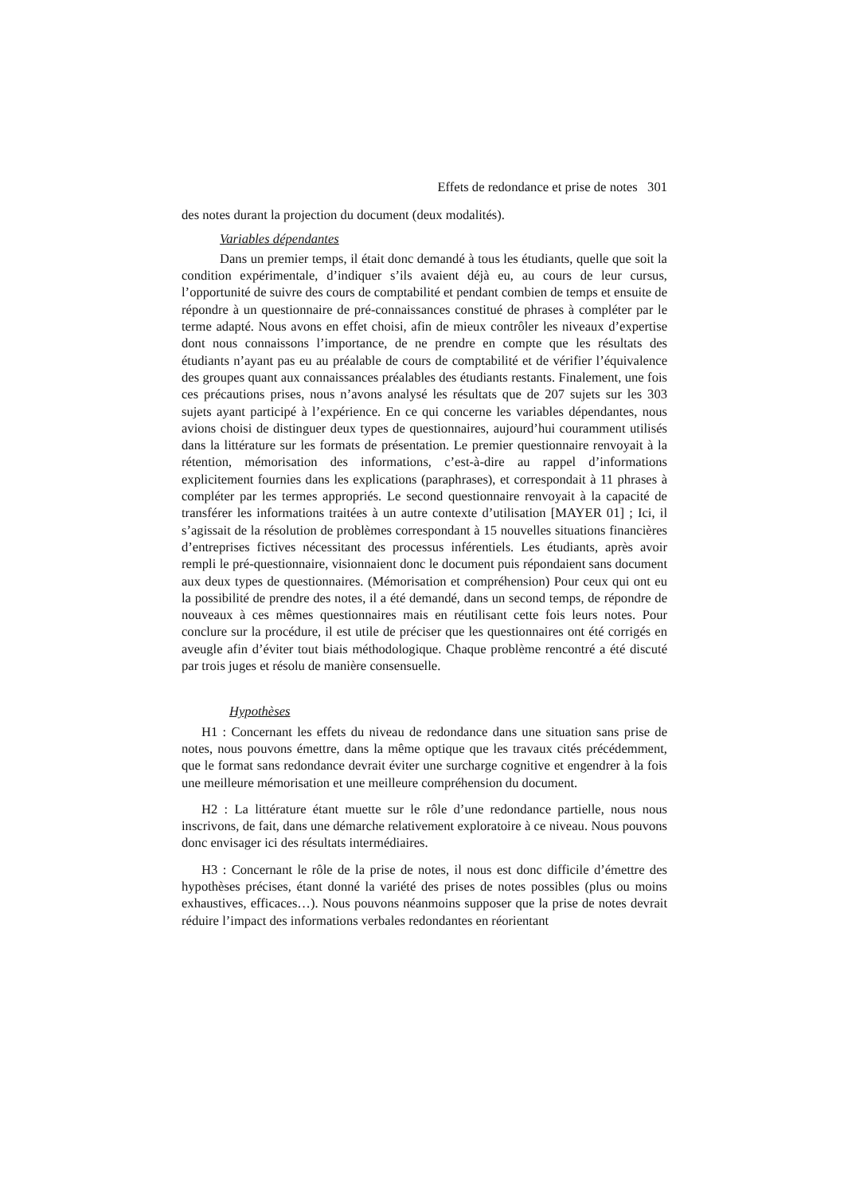Effets de redondance et prise de notes 301
des notes durant la projection du document (deux modalités).
Variables dépendantes
Dans un premier temps, il était donc demandé à tous les étudiants, quelle que soit la condition expérimentale, d’indiquer s’ils avaient déjà eu, au cours de leur cursus, l’opportunité de suivre des cours de comptabilité et pendant combien de temps et ensuite de répondre à un questionnaire de pré-connaissances constitué de phrases à compléter par le terme adapté. Nous avons en effet choisi, afin de mieux contrôler les niveaux d’expertise dont nous connaissons l’importance, de ne prendre en compte que les résultats des étudiants n’ayant pas eu au préalable de cours de comptabilité et de vérifier l’équivalence des groupes quant aux connaissances préalables des étudiants restants. Finalement, une fois ces précautions prises, nous n’avons analysé les résultats que de 207 sujets sur les 303 sujets ayant participé à l’expérience. En ce qui concerne les variables dépendantes, nous avions choisi de distinguer deux types de questionnaires, aujourd’hui couramment utilisés dans la littérature sur les formats de présentation. Le premier questionnaire renvoyait à la rétention, mémorisation des informations, c’est-à-dire au rappel d’informations explicitement fournies dans les explications (paraphrases), et correspondait à 11 phrases à compléter par les termes appropriés. Le second questionnaire renvoyait à la capacité de transférer les informations traitées à un autre contexte d’utilisation [MAYER 01] ; Ici, il s’agissait de la résolution de problèmes correspondant à 15 nouvelles situations financières d’entreprises fictives nécessitant des processus inférentiels. Les étudiants, après avoir rempli le pré-questionnaire, visionnaient donc le document puis répondaient sans document aux deux types de questionnaires. (Mémorisation et compréhension) Pour ceux qui ont eu la possibilité de prendre des notes, il a été demandé, dans un second temps, de répondre de nouveaux à ces mêmes questionnaires mais en réutilisant cette fois leurs notes. Pour conclure sur la procédure, il est utile de préciser que les questionnaires ont été corrigés en aveugle afin d’éviter tout biais méthodologique. Chaque problème rencontré a été discuté par trois juges et résolu de manière consensuelle.
Hypothèses
H1 : Concernant les effets du niveau de redondance dans une situation sans prise de notes, nous pouvons émettre, dans la même optique que les travaux cités précédemment, que le format sans redondance devrait éviter une surcharge cognitive et engendrer à la fois une meilleure mémorisation et une meilleure compréhension du document.
H2 : La littérature étant muette sur le rôle d’une redondance partielle, nous nous inscrivons, de fait, dans une démarche relativement exploratoire à ce niveau. Nous pouvons donc envisager ici des résultats intermédiaires.
H3 : Concernant le rôle de la prise de notes, il nous est donc difficile d’émettre des hypothèses précises, étant donné la variété des prises de notes possibles (plus ou moins exhaustives, efficaces…). Nous pouvons néanmoins supposer que la prise de notes devrait réduire l’impact des informations verbales redondantes en réorientant